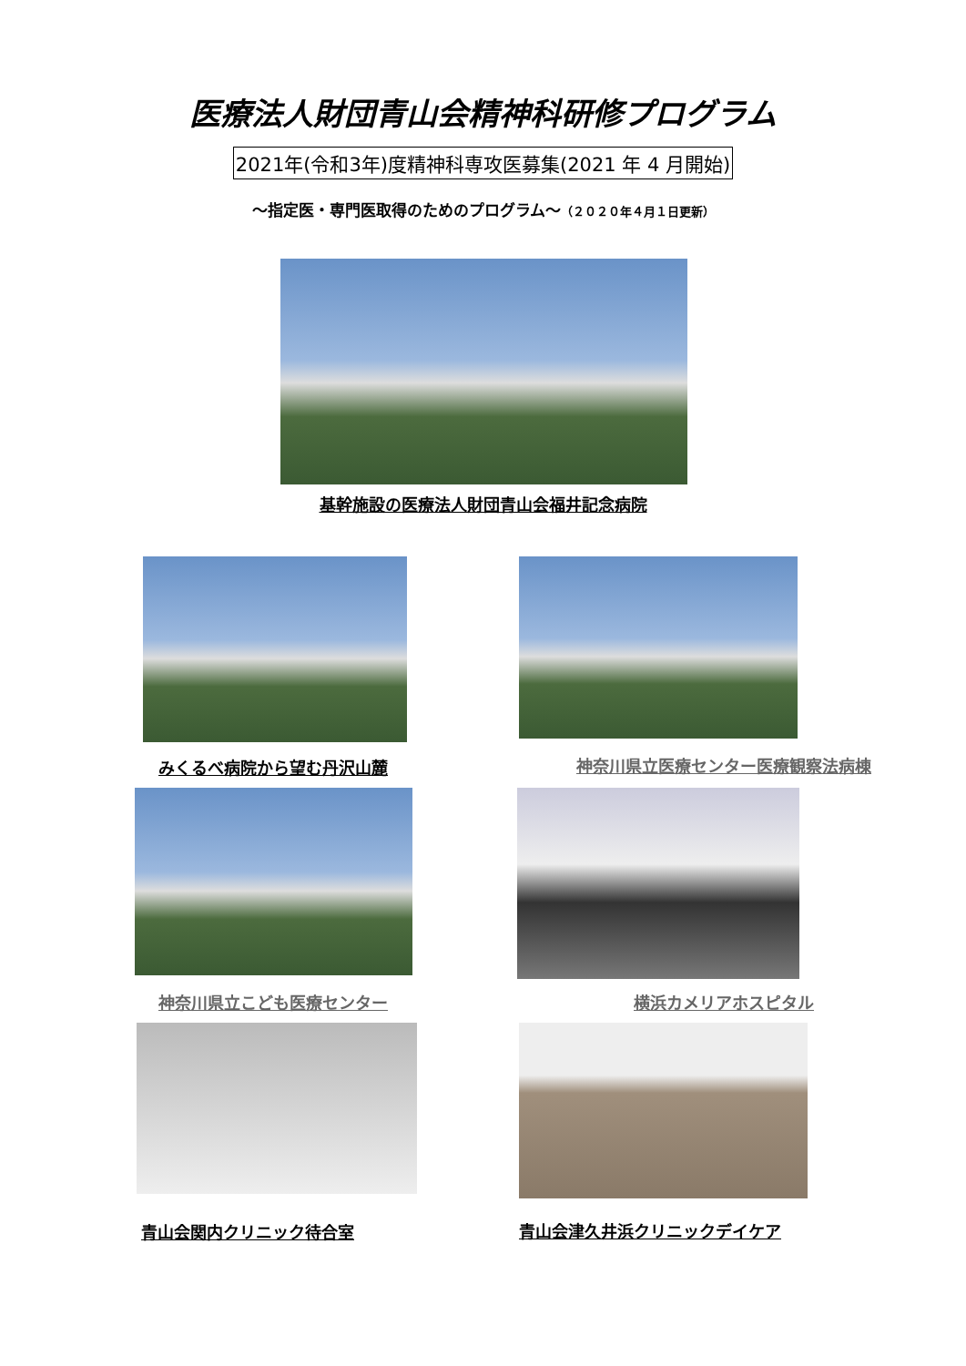医療法人財団青山会精神科研修プログラム
2021年(令和3年)度精神科専攻医募集(2021 年 4 月開始)
～指定医・専門医取得のためのプログラム～（２０２０年４月１日更新）
基幹施設の医療法人財団青山会福井記念病院
みくるべ病院から望む丹沢山麓 神奈川県立医療センター医療観察法病棟
神奈川県立こども医療センター
横浜カメリアホスピタル
青山会関内クリニック待合室
青山会津久井浜クリニックデイケア